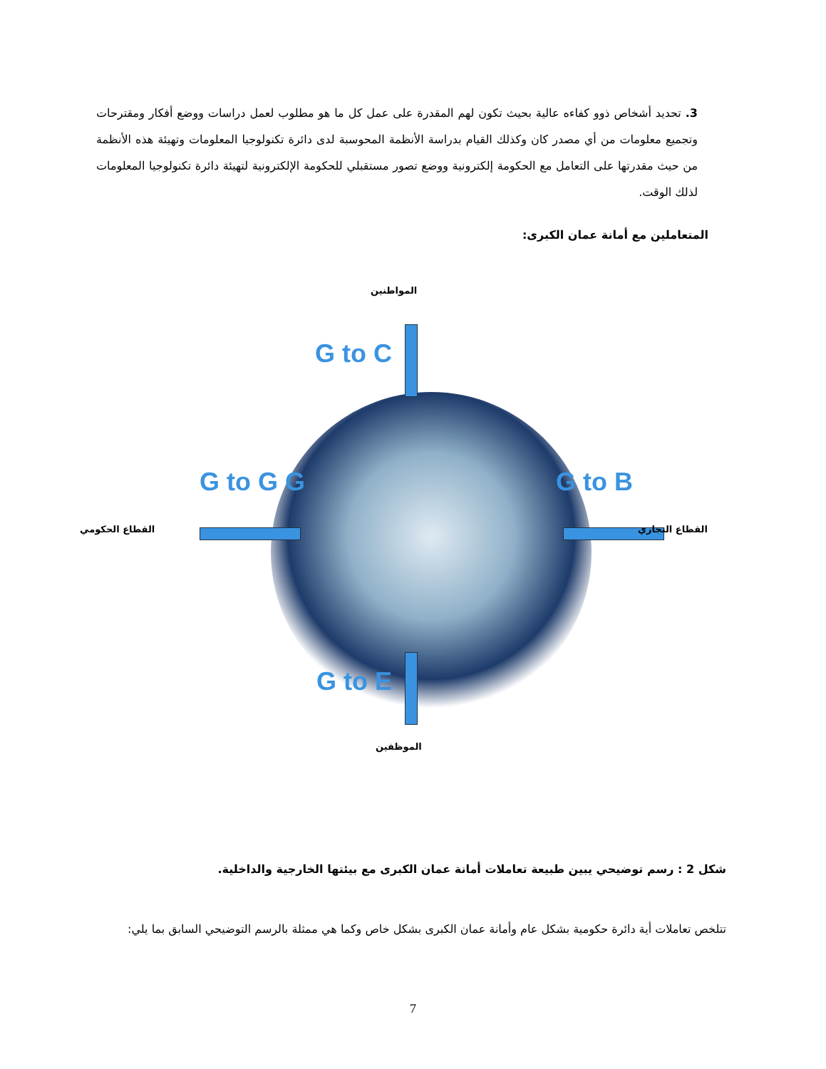3. تحديد أشخاص ذوو كفاءه عالية بحيث تكون لهم المقدرة على عمل كل ما هو مطلوب لعمل دراسات ووضع أفكار ومقترحات وتجميع معلومات من أي مصدر كان وكذلك القيام بدراسة الأنظمة المحوسبة لدى دائرة تكنولوجيا المعلومات وتهيئة هذه الأنظمة من حيث مقدرتها على التعامل مع الحكومة إلكترونية ووضع تصور مستقبلي للحكومة الإلكترونية لتهيئة دائرة تكنولوجيا المعلومات لذلك الوقت.
المتعاملين مع أمانة عمان الكبرى:
المواطنين
G to C
G to G G G to B
القطاع الحكومي القطاع التجاري
G to E
الموظفين
شكل 2 : رسم توضيحي يبين طبيعة تعاملات أمانة عمان الكبرى مع بيئتها الخارجية والداخلية.
تتلخص تعاملات أية دائرة حكومية بشكل عام وأمانة عمان الكبرى بشكل خاص وكما هي ممثلة بالرسم التوضيحي السابق بما يلي:
7